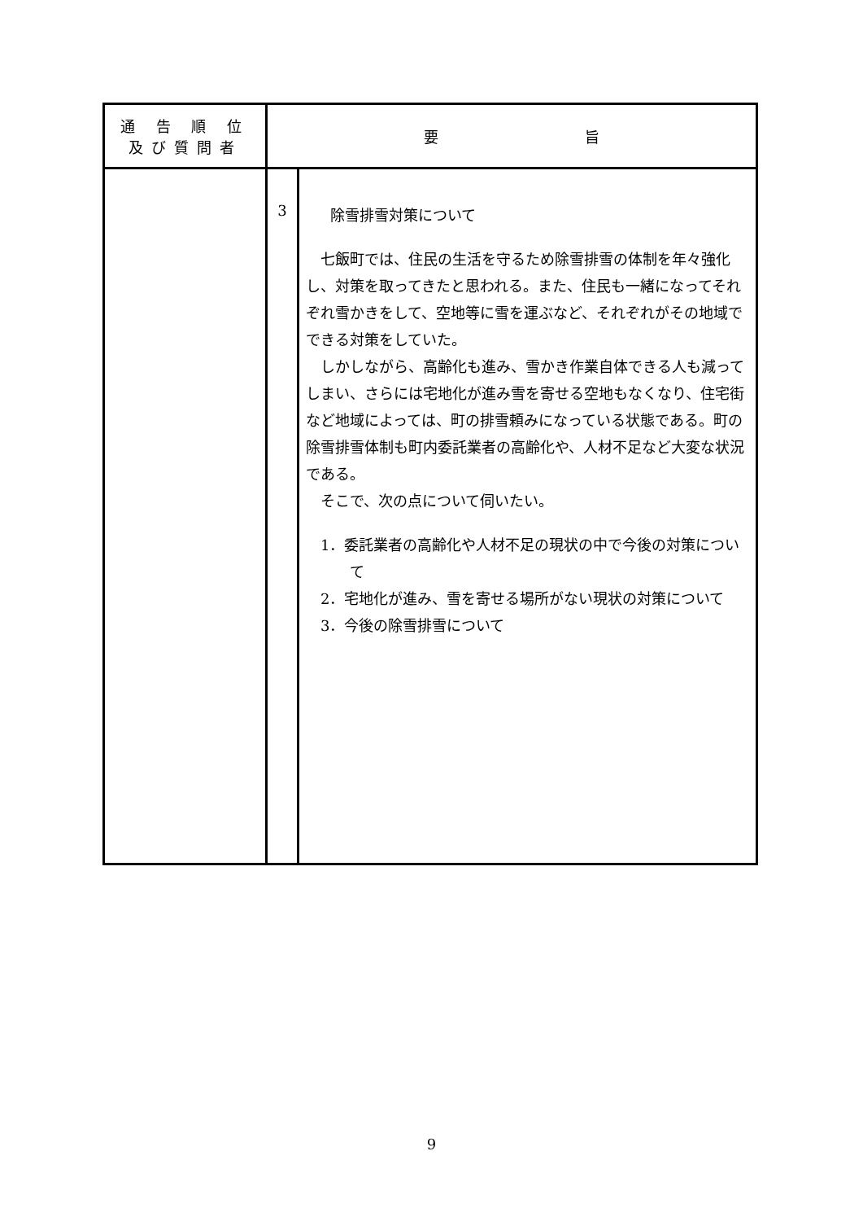| 通 告 順 位 及び質問者 | 要 旨 | |
| --- | --- | --- |
| | 3 | 除雪排雪対策について 七飯町では、住民の生活を守るため除雪排雪の体制を年々強化し、対策を取ってきたと思われる。また、住民も一緒になってそれぞれ雪かきをして、空地等に雪を運ぶなど、それぞれがその地域でできる対策をしていた。 しかしながら、高齢化も進み、雪かき作業自体できる人も減ってしまい、さらには宅地化が進み雪を寄せる空地もなくなり、住宅街など地域によっては、町の排雪頼みになっている状態である。町の除雪排雪体制も町内委託業者の高齢化や、人材不足など大変な状況である。 そこで、次の点について伺いたい。 1．委託業者の高齢化や人材不足の現状の中で今後の対策について 2．宅地化が進み、雪を寄せる場所がない現状の対策について 3．今後の除雪排雪について |
9